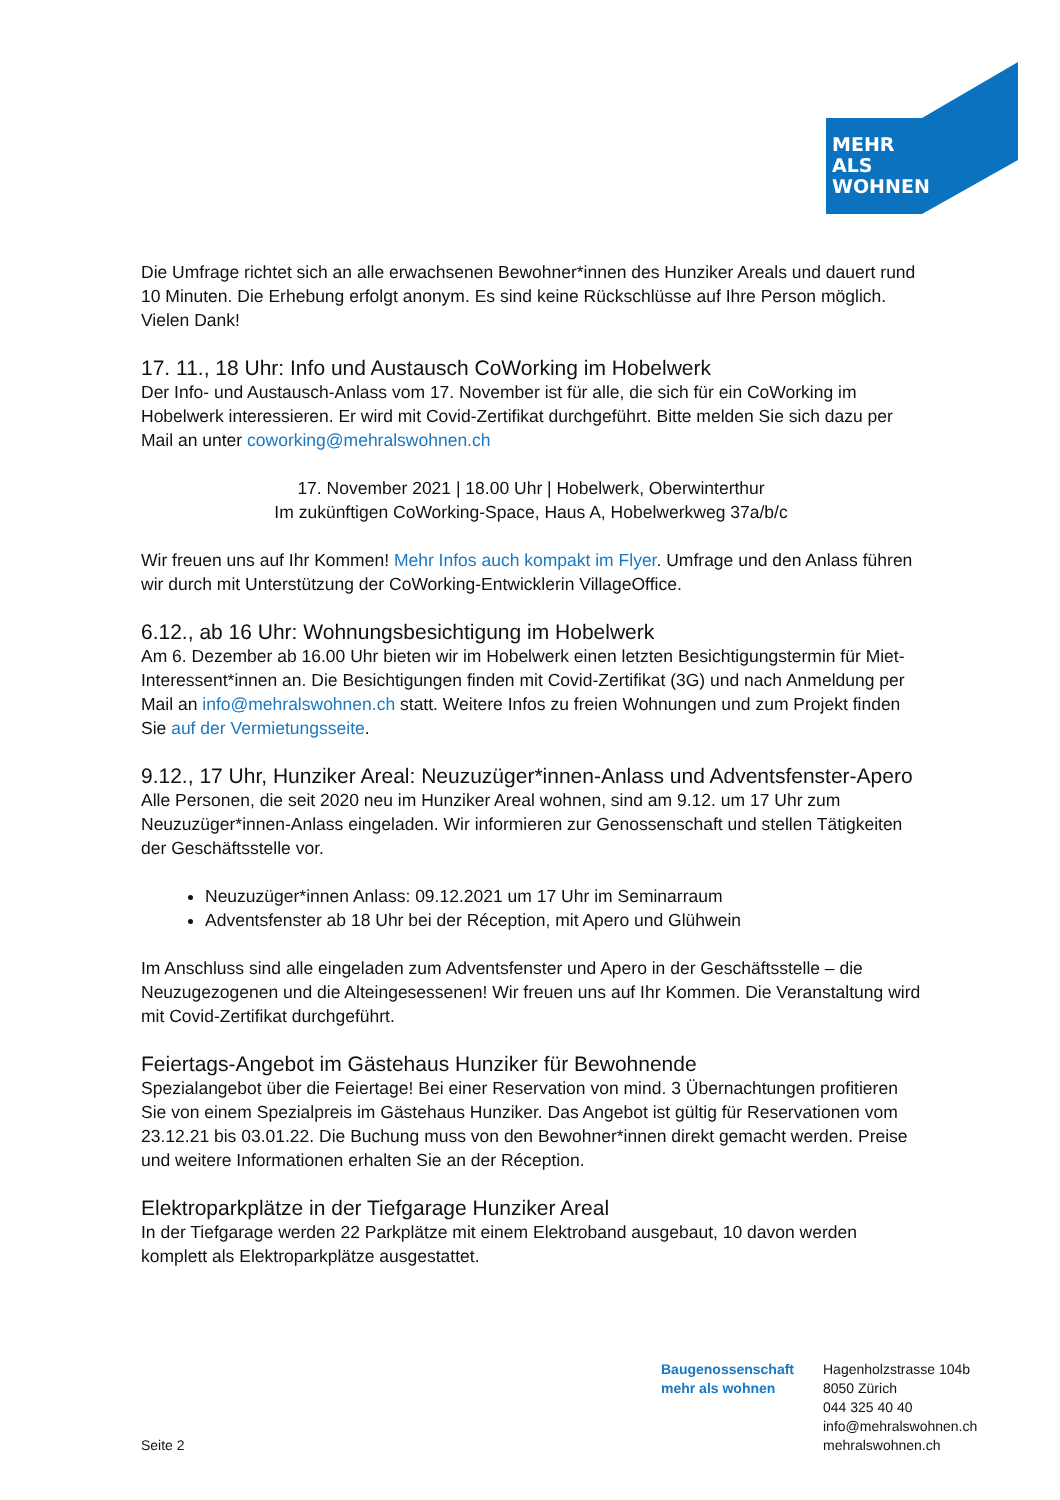MEHR
ALS
WOHNEN
Die Umfrage richtet sich an alle erwachsenen Bewohner*innen des Hunziker Areals und dauert rund 10 Minuten. Die Erhebung erfolgt anonym. Es sind keine Rückschlüsse auf Ihre Person möglich. Vielen Dank!
17. 11., 18 Uhr: Info und Austausch CoWorking im Hobelwerk
Der Info- und Austausch-Anlass vom 17. November ist für alle, die sich für ein CoWorking im Hobelwerk interessieren. Er wird mit Covid-Zertifikat durchgeführt. Bitte melden Sie sich dazu per Mail an unter coworking@mehralswohnen.ch
17. November 2021 | 18.00 Uhr | Hobelwerk, Oberwinterthur
Im zukünftigen CoWorking-Space, Haus A, Hobelwerkweg 37a/b/c
Wir freuen uns auf Ihr Kommen! Mehr Infos auch kompakt im Flyer. Umfrage und den Anlass führen wir durch mit Unterstützung der CoWorking-Entwicklerin VillageOffice.
6.12., ab 16 Uhr: Wohnungsbesichtigung im Hobelwerk
Am 6. Dezember ab 16.00 Uhr bieten wir im Hobelwerk einen letzten Besichtigungstermin für Miet-Interessent*innen an. Die Besichtigungen finden mit Covid-Zertifikat (3G) und nach Anmeldung per Mail an info@mehralswohnen.ch statt. Weitere Infos zu freien Wohnungen und zum Projekt finden Sie auf der Vermietungsseite.
9.12., 17 Uhr, Hunziker Areal: Neuzuzüger*innen-Anlass und Adventsfenster-Apero
Alle Personen, die seit 2020 neu im Hunziker Areal wohnen, sind am 9.12. um 17 Uhr zum Neuzuzüger*innen-Anlass eingeladen. Wir informieren zur Genossenschaft und stellen Tätigkeiten der Geschäftsstelle vor.
Neuzuzüger*innen Anlass: 09.12.2021 um 17 Uhr im Seminarraum
Adventsfenster ab 18 Uhr bei der Réception, mit Apero und Glühwein
Im Anschluss sind alle eingeladen zum Adventsfenster und Apero in der Geschäftsstelle – die Neuzugezogenen und die Alteingesessenen! Wir freuen uns auf Ihr Kommen. Die Veranstaltung wird mit Covid-Zertifikat durchgeführt.
Feiertags-Angebot im Gästehaus Hunziker für Bewohnende
Spezialangebot über die Feiertage! Bei einer Reservation von mind. 3 Übernachtungen profitieren Sie von einem Spezialpreis im Gästehaus Hunziker. Das Angebot ist gültig für Reservationen vom 23.12.21 bis 03.01.22. Die Buchung muss von den Bewohner*innen direkt gemacht werden. Preise und weitere Informationen erhalten Sie an der Réception.
Elektroparkplätze in der Tiefgarage Hunziker Areal
In der Tiefgarage werden 22 Parkplätze mit einem Elektroband ausgebaut, 10 davon werden komplett als Elektroparkplätze ausgestattet.
Seite 2
Baugenossenschaft
mehr als wohnen
Hagenholzstrasse 104b
8050 Zürich
044 325 40 40
info@mehralswohnen.ch
mehralswohnen.ch